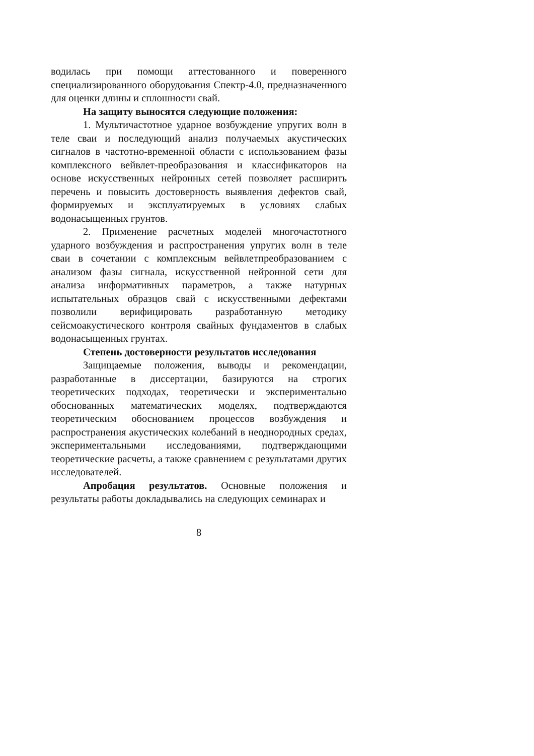водилась при помощи аттестованного и поверенного специализированного оборудования Спектр-4.0, предназначенного для оценки длины и сплошности свай.
На защиту выносятся следующие положения:
1. Мультичастотное ударное возбуждение упругих волн в теле сваи и последующий анализ получаемых акустических сигналов в частотно-временной области с использованием фазы комплексного вейвлет-преобразования и классификаторов на основе искусственных нейронных сетей позволяет расширить перечень и повысить достоверность выявления дефектов свай, формируемых и эксплуатируемых в условиях слабых водонасыщенных грунтов.
2. Применение расчетных моделей многочастотного ударного возбуждения и распространения упругих волн в теле сваи в сочетании с комплексным вейвлетпреобразованием с анализом фазы сигнала, искусственной нейронной сети для анализа информативных параметров, а также натурных испытательных образцов свай с искусственными дефектами позволили верифицировать разработанную методику сейсмоакустического контроля свайных фундаментов в слабых водонасыщенных грунтах.
Степень достоверности результатов исследования
Защищаемые положения, выводы и рекомендации, разработанные в диссертации, базируются на строгих теоретических подходах, теоретически и экспериментально обоснованных математических моделях, подтверждаются теоретическим обоснованием процессов возбуждения и распространения акустических колебаний в неоднородных средах, экспериментальными исследованиями, подтверждающими теоретические расчеты, а также сравнением с результатами других исследователей.
Апробация результатов. Основные положения и результаты работы докладывались на следующих семинарах и
8